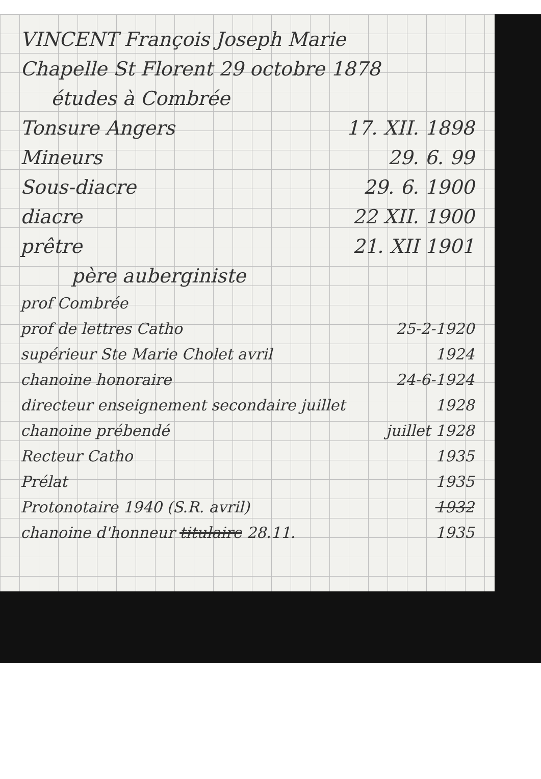VINCENT François Joseph Marie
Chapelle St Florent 29 octobre 1878
études à Combrée
Tonsure Angers 17. XII. 1898
Mineurs 29. 6. 99
Sous-diacre 29. 6. 1900
diacre 22 XII. 1900
prêtre 21. XII 1901
père auberginiste
prof Combrée
prof de lettres Catho 25-2-1920
supérieur Ste Marie Cholet avril 1924
chanoine honoraire 24-6-1924
directeur enseignement secondaire juillet 1928
chanoine prébendé juillet 1928
Recteur Catho 1935
Prélat 1935
Protonotaire 1940 (S.R. avril) 1932
chanoine d'honneur titulaire 28.11. 1935